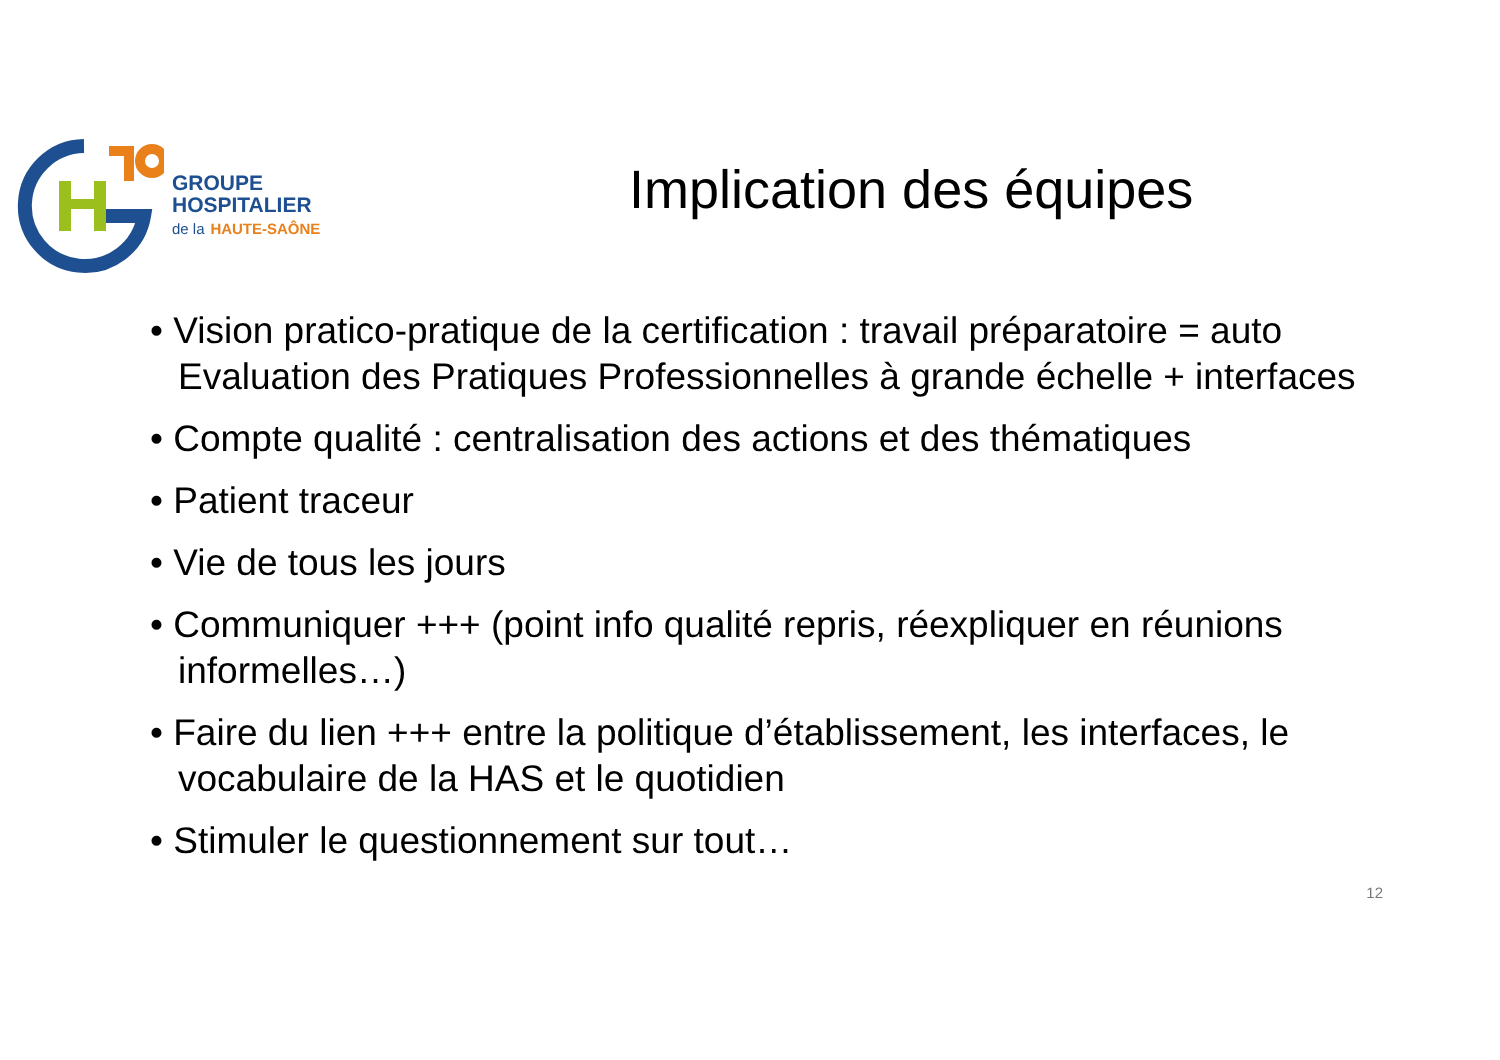GROUPE
HOSPITALIER
de la HAUTE-SAÔNE
Implication des équipes
• Vision pratico-pratique de la certification : travail préparatoire = auto Evaluation des Pratiques Professionnelles à grande échelle + interfaces
• Compte qualité : centralisation des actions et des thématiques
• Patient traceur
• Vie de tous les jours
• Communiquer +++ (point info qualité repris, réexpliquer en réunions informelles…)
• Faire du lien +++ entre la politique d’établissement, les interfaces, le vocabulaire de la HAS et le quotidien
• Stimuler le questionnement sur tout…
12